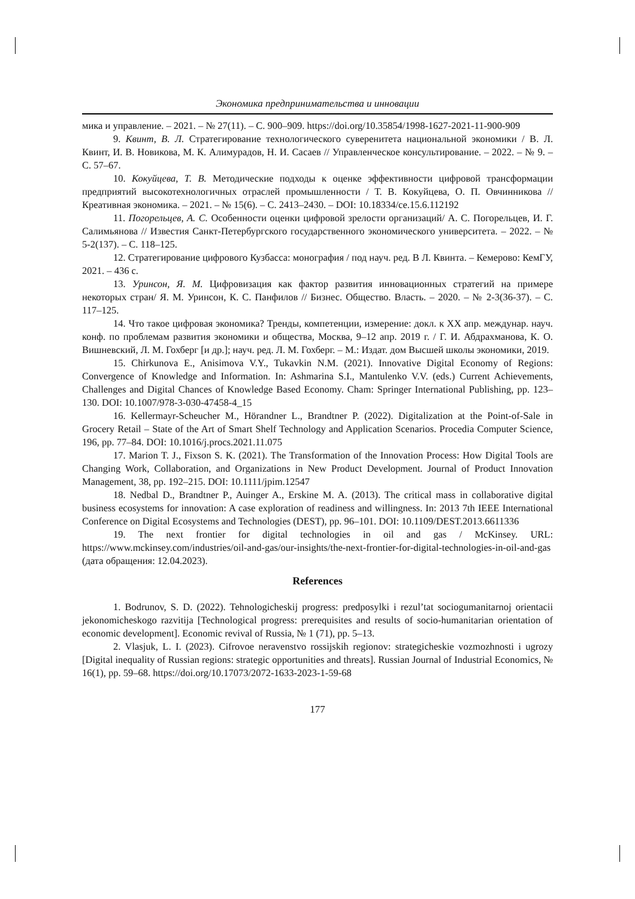Экономика предпринимательства и инновации
мика и управление. – 2021. – № 27(11). – С. 900–909. https://doi.org/10.35854/1998-1627-2021-11-900-909
9. Квинт, В. Л. Стратегирование технологического суверенитета национальной экономики / В. Л. Квинт, И. В. Новикова, М. К. Алимурадов, Н. И. Сасаев // Управленческое консультирование. – 2022. – № 9. – С. 57–67.
10. Кокуйцева, Т. В. Методические подходы к оценке эффективности цифровой трансформации предприятий высокотехнологичных отраслей промышленности / Т. В. Кокуйцева, О. П. Овчинникова // Креативная экономика. – 2021. – № 15(6). – С. 2413–2430. – DOI: 10.18334/ce.15.6.112192
11. Погорельцев, А. С. Особенности оценки цифровой зрелости организаций/ А. С. Погорельцев, И. Г. Салимьянова // Известия Санкт-Петербургского государственного экономического университета. – 2022. – № 5-2(137). – С. 118–125.
12. Стратегирование цифрового Кузбасса: монография / под науч. ред. В Л. Квинта. – Кемерово: КемГУ, 2021. – 436 с.
13. Уринсон, Я. М. Цифровизация как фактор развития инновационных стратегий на примере некоторых стран/ Я. М. Уринсон, К. С. Панфилов // Бизнес. Общество. Власть. – 2020. – № 2-3(36-37). – С. 117–125.
14. Что такое цифровая экономика? Тренды, компетенции, измерение: докл. к XX апр. междунар. науч. конф. по проблемам развития экономики и общества, Москва, 9–12 апр. 2019 г. / Г. И. Абдрахманова, К. О. Вишневский, Л. М. Гохберг [и др.]; науч. ред. Л. М. Гохберг. – М.: Издат. дом Высшей школы экономики, 2019.
15. Chirkunova E., Anisimova V.Y., Tukavkin N.M. (2021). Innovative Digital Economy of Regions: Convergence of Knowledge and Information. In: Ashmarina S.I., Mantulenko V.V. (eds.) Current Achievements, Challenges and Digital Chances of Knowledge Based Economy. Cham: Springer International Publishing, pp. 123–130. DOI: 10.1007/978-3-030-47458-4_15
16. Kellermayr-Scheucher M., Hörandner L., Brandtner P. (2022). Digitalization at the Point-of-Sale in Grocery Retail – State of the Art of Smart Shelf Technology and Application Scenarios. Procedia Computer Science, 196, pp. 77–84. DOI: 10.1016/j.procs.2021.11.075
17. Marion T. J., Fixson S. K. (2021). The Transformation of the Innovation Process: How Digital Tools are Changing Work, Collaboration, and Organizations in New Product Development. Journal of Product Innovation Management, 38, pp. 192–215. DOI: 10.1111/jpim.12547
18. Nedbal D., Brandtner P., Auinger A., Erskine M. A. (2013). The critical mass in collaborative digital business ecosystems for innovation: A case exploration of readiness and willingness. In: 2013 7th IEEE International Conference on Digital Ecosystems and Technologies (DEST), pp. 96–101. DOI: 10.1109/DEST.2013.6611336
19. The next frontier for digital technologies in oil and gas / McKinsey. URL: https://www.mckinsey.com/industries/oil-and-gas/our-insights/the-next-frontier-for-digital-technologies-in-oil-and-gas (дата обращения: 12.04.2023).
References
1. Bodrunov, S. D. (2022). Tehnologicheskij progress: predposylki i rezul’tat sociogumanitarnoj orientacii jekonomicheskogo razvitija [Technological progress: prerequisites and results of socio-humanitarian orientation of economic development]. Economic revival of Russia, № 1 (71), pp. 5–13.
2. Vlasjuk, L. I. (2023). Cifrovoe neravenstvo rossijskih regionov: strategicheskie vozmozhnosti i ugrozy [Digital inequality of Russian regions: strategic opportunities and threats]. Russian Journal of Industrial Economics, № 16(1), pp. 59–68. https://doi.org/10.17073/2072-1633-2023-1-59-68
177